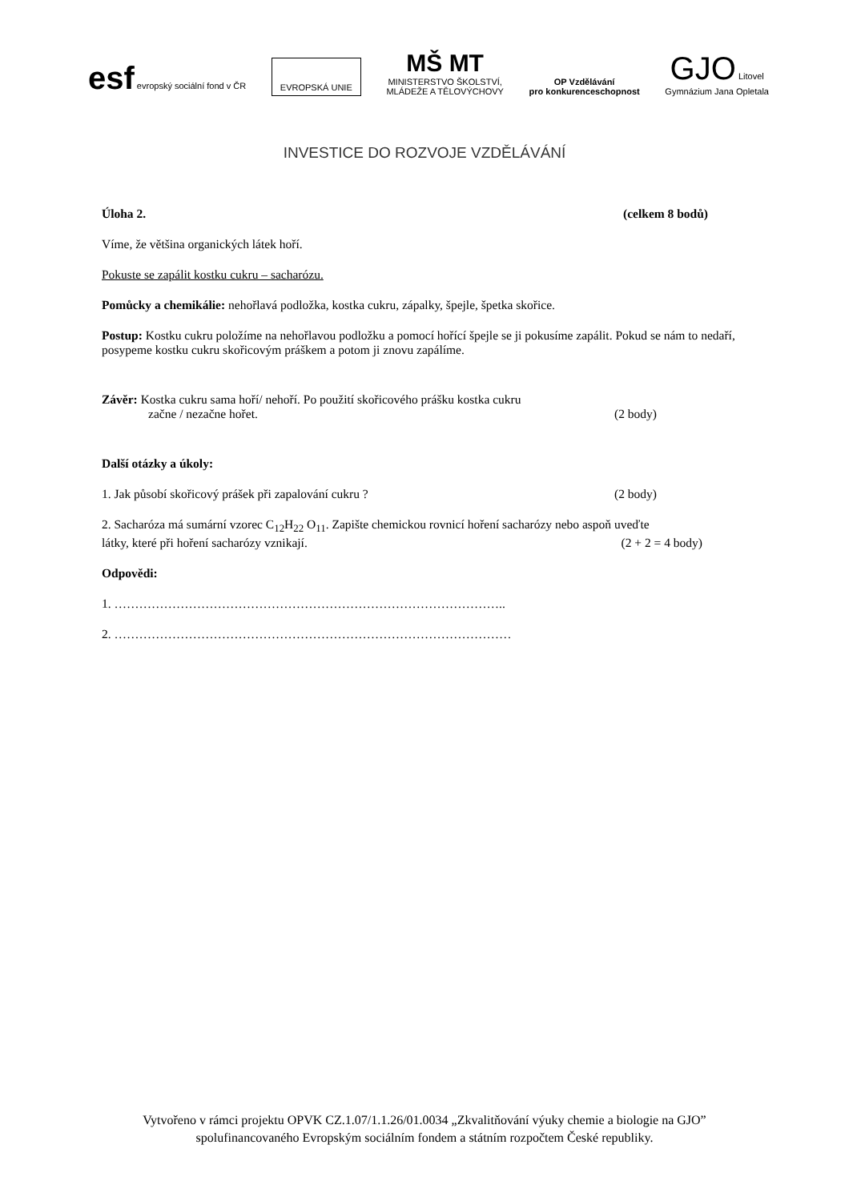esf evropský sociální fond v ČR
EVROPSKÁ UNIE
MŠ MT
MINISTERSTVO ŠKOLSTVÍ,
MLÁDEŽE A TĚLOVÝCHOVY
OP Vzdělávání
pro konkurenceschopnost
GJO Litovel
Gymnázium Jana Opletala
INVESTICE DO ROZVOJE VZDĚLÁVÁNÍ
Úloha 2. (celkem 8 bodů)
Víme, že většina organických látek hoří.
Pokuste se zapálit kostku cukru – sacharózu.
Pomůcky a chemikálie: nehořlavá podložka, kostka cukru, zápalky, špejle, špetka skořice.
Postup: Kostku cukru položíme na nehořlavou podložku a pomocí hořící špejle se ji pokusíme zapálit. Pokud se nám to nedaří, posypeme kostku cukru skořicovým práškem a potom ji znovu zapálíme.
Závěr: Kostka cukru sama hoří/ nehoří. Po použití skořicového prášku kostka cukru
začne / nezačne hořet. (2 body)
Další otázky a úkoly:
1. Jak působí skořicový prášek při zapalování cukru ? (2 body)
2. Sacharóza má sumární vzorec C<sub>12</sub>H<sub>22</sub> O<sub>11</sub>. Zapište chemickou rovnicí hoření sacharózy nebo aspoň uveďte
látky, které při hoření sacharózy vznikají. (2 + 2 = 4 body)
Odpovědi:
1. …………………………………………………………………………………..
2. ……………………………………………………………………………………
Vytvořeno v rámci projektu OPVK CZ.1.07/1.1.26/01.0034 „Zkvalitňování výuky chemie a biologie na GJO”
spolufinancovaného Evropským sociálním fondem a státním rozpočtem České republiky.